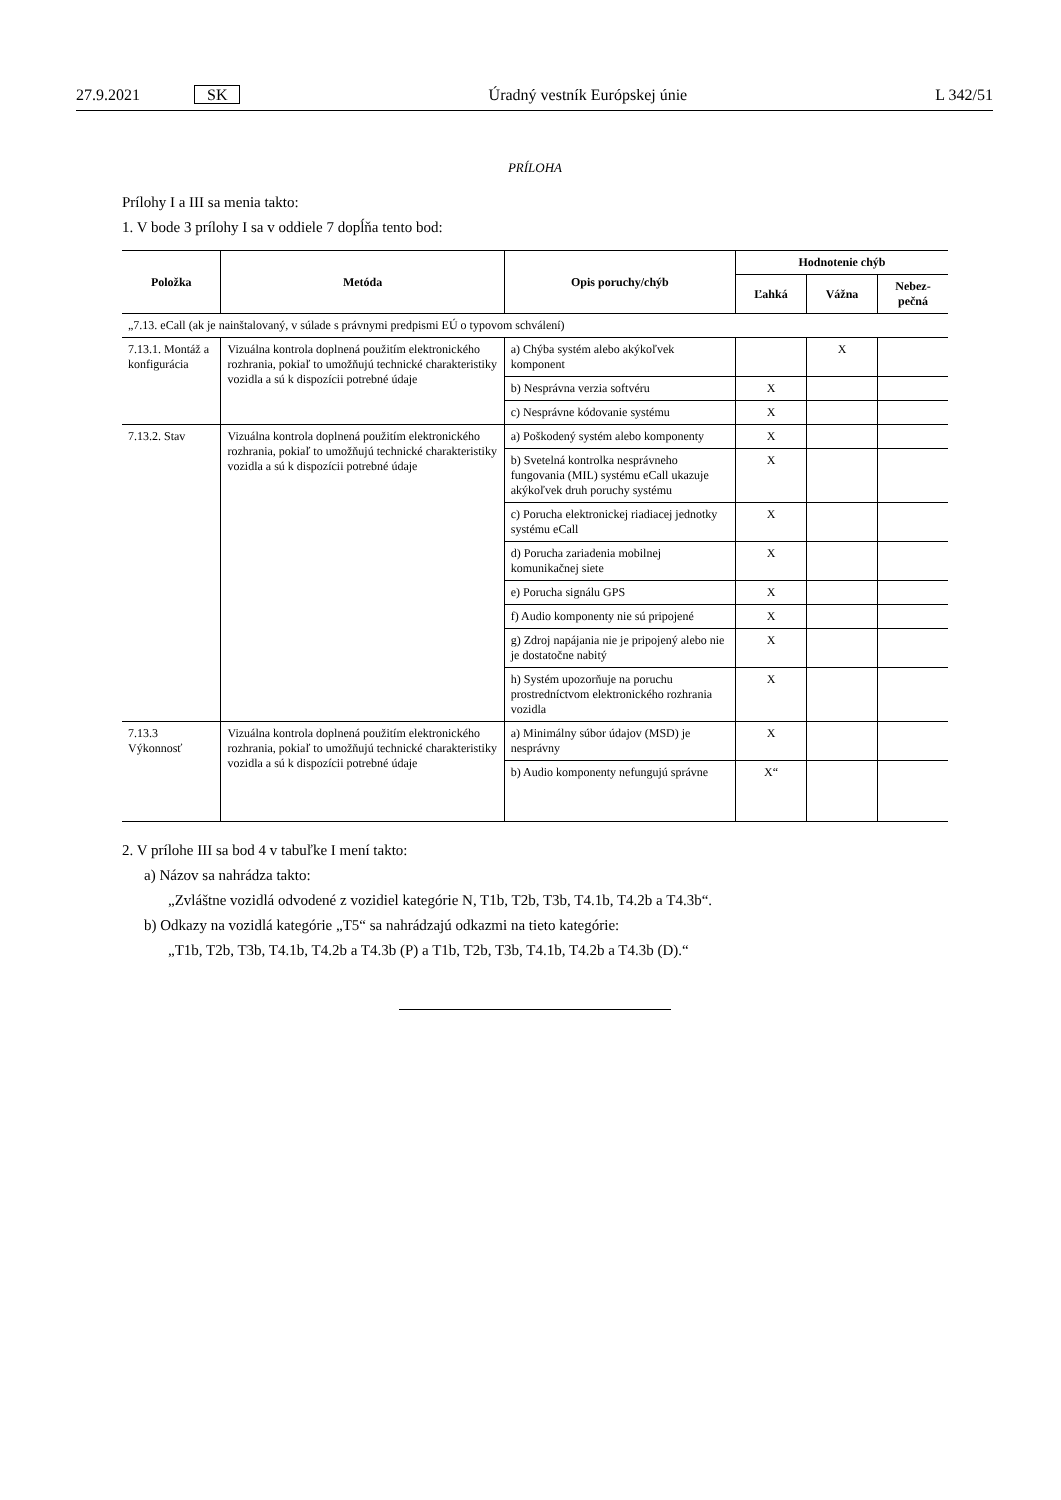27.9.2021 SK Úradný vestník Európskej únie L 342/51
PRÍLOHA
Prílohy I a III sa menia takto:
1. V bode 3 prílohy I sa v oddiele 7 dopĺňa tento bod:
| Položka | Metóda | Opis poruchy/chýb | Hodnotenie chýb | | |
| --- | --- | --- | --- | --- | --- |
| | | | Ľahká | Vážna | Nebez- pečná |
| „7.13. eCall (ak je nainštalovaný, v súlade s právnymi predpismi EÚ o typovom schválení) | | | | | |
| 7.13.1. Montáž a konfigurácia | Vizuálna kontrola doplnená použitím elektronického rozhrania, pokiaľ to umožňujú technické charakteristiky vozidla a sú k dispozícii potrebné údaje | a) Chýba systém alebo akýkoľvek komponent | | X | |
| | | b) Nesprávna verzia softvéru | X | | |
| | | c) Nesprávne kódovanie systému | X | | |
| 7.13.2. Stav | Vizuálna kontrola doplnená použitím elektronického rozhrania, pokiaľ to umožňujú technické charakteristiky vozidla a sú k dispozícii potrebné údaje | a) Poškodený systém alebo komponenty | X | | |
| | | b) Svetelná kontrolka nesprávneho fungovania (MIL) systému eCall ukazuje akýkoľvek druh poruchy systému | X | | |
| | | c) Porucha elektronickej riadiacej jednotky systému eCall | X | | |
| | | d) Porucha zariadenia mobilnej komunikačnej siete | X | | |
| | | e) Porucha signálu GPS | X | | |
| | | f) Audio komponenty nie sú pripojené | X | | |
| | | g) Zdroj napájania nie je pripojený alebo nie je dostatočne nabitý | X | | |
| | | h) Systém upozorňuje na poruchu prostredníctvom elektronického rozhrania vozidla | X | | |
| 7.13.3 Výkonnosť | Vizuálna kontrola doplnená použitím elektronického rozhrania, pokiaľ to umožňujú technické charakteristiky vozidla a sú k dispozícii potrebné údaje | a) Minimálny súbor údajov (MSD) je nesprávny | X | | |
| | | b) Audio komponenty nefungujú správne | X“ | | |
2. V prílohe III sa bod 4 v tabuľke I mení takto:
a) Názov sa nahrádza takto:
„Zvláštne vozidlá odvodené z vozidiel kategórie N, T1b, T2b, T3b, T4.1b, T4.2b a T4.3b“.
b) Odkazy na vozidlá kategórie „T5“ sa nahrádzajú odkazmi na tieto kategórie:
„T1b, T2b, T3b, T4.1b, T4.2b a T4.3b (P) a T1b, T2b, T3b, T4.1b, T4.2b a T4.3b (D).“